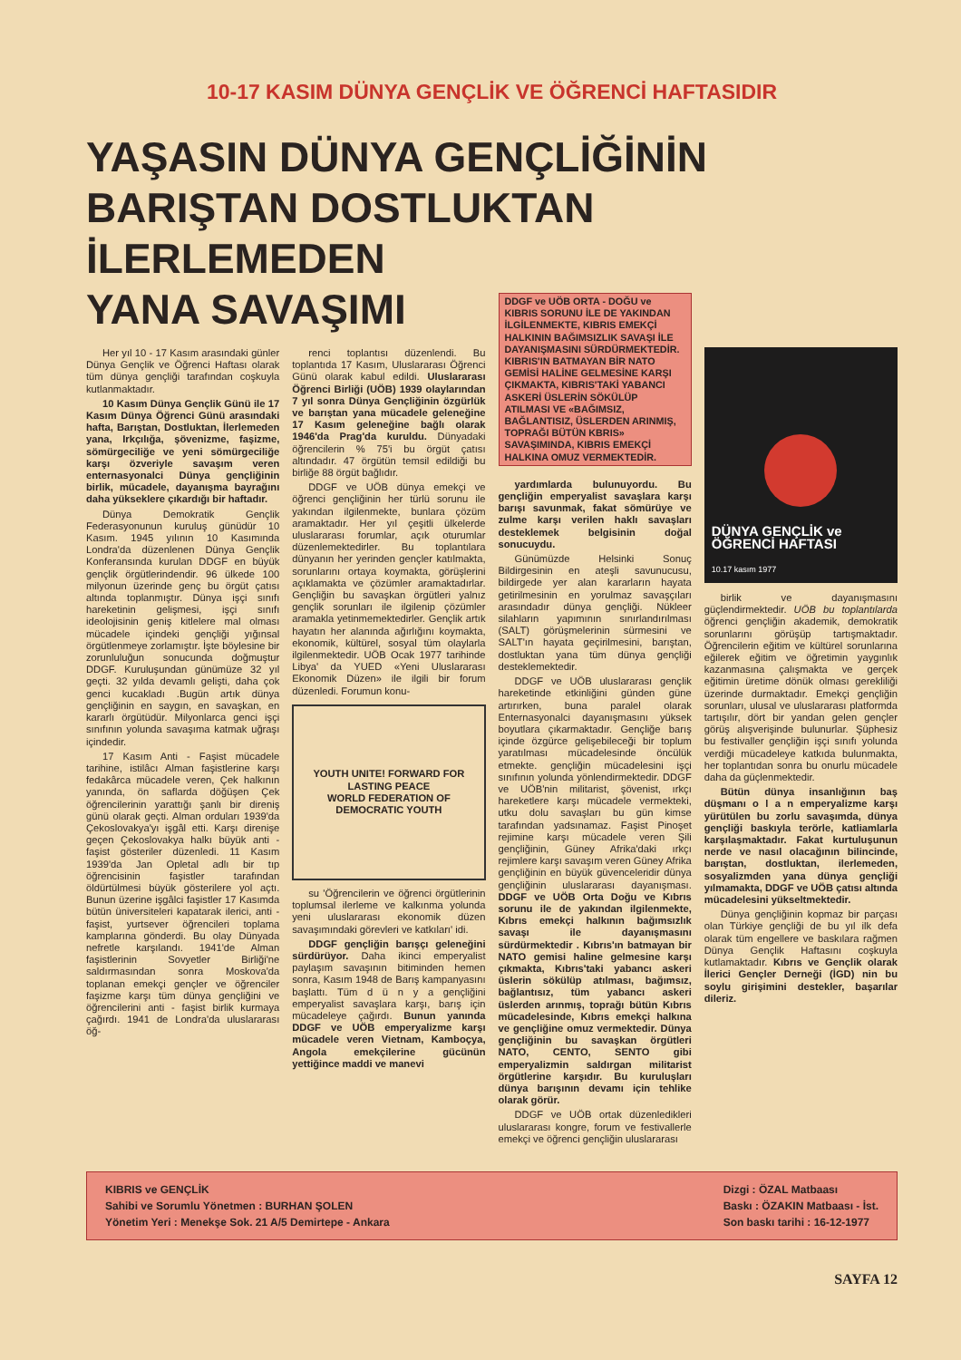10-17 KASIM DÜNYA GENÇLİK VE ÖĞRENCİ HAFTASIDIR
YAŞASIN DÜNYA GENÇLİĞİNİN
BARIŞTAN DOSTLUKTAN İLERLEMEDEN
YANA SAVAŞIMI
Her yıl 10 - 17 Kasım arasındaki günler Dünya Gençlik ve Öğrenci Haftası olarak tüm dünya gençliği tarafından coşkuyla kutlanmaktadır.
10 Kasım Dünya Gençlik Günü ile 17 Kasım Dünya Öğrenci Günü arasındaki hafta, Barıştan, Dostluktan, İlerlemeden yana, Irkçılığa, şövenizme, faşizme, sömürgeciliğe ve yeni sömürgeciliğe karşı özveriyle savaşım veren enternasyonalci Dünya gençliğinin birlik, mücadele, dayanışma bayrağını daha yükseklere çıkardığı bir haftadır.
Dünya Demokratik Gençlik Federasyonunun kuruluş günüdür 10 Kasım. 1945 yılının 10 Kasımında Londra'da düzenlenen Dünya Gençlik Konferansında kurulan DDGF en büyük gençlik örgütlerindendir. 96 ülkede 100 milyonun üzerinde genç bu örgüt çatısı altında toplanmıştır. Dünya işçi sınıfı hareketinin gelişmesi, işçi sınıfı ideolojisinin geniş kitlelere mal olması mücadele içindeki gençliği yığınsal örgütlenmeye zorlamıştır. İşte böylesine bir zorunluluğun sonucunda doğmuştur DDGF. Kuruluşundan günümüze 32 yıl geçti. 32 yılda devamlı gelişti, daha çok genci kucakladı .Bugün artık dünya gençliğinin en saygın, en savaşkan, en kararlı örgütüdür. Milyonlarca genci işçi sınıfının yolunda savaşıma katmak uğraşı içindedir.
17 Kasım Anti - Faşist mücadele tarihine, istilâcı Alman faşistlerine karşı fedakârca mücadele veren, Çek halkının yanında, ön saflarda döğüşen Çek öğrencilerinin yarattığı şanlı bir direniş günü olarak geçti. Alman orduları 1939'da Çekoslovakya'yı işgâl etti. Karşı direnişe geçen Çekoslovakya halkı büyük anti - faşist gösteriler düzenledi. 11 Kasım 1939'da Jan Opletal adlı bir tıp öğrencisinin faşistler tarafından öldürtülmesi büyük gösterilere yol açtı. Bunun üzerine işgâlci faşistler 17 Kasımda bütün üniversiteleri kapatarak ilerici, anti - faşist, yurtsever öğrencileri toplama kamplarına gönderdi. Bu olay Dünyada nefretle karşılandı. 1941'de Alman faşistlerinin Sovyetler Birliği'ne saldırmasından sonra Moskova'da toplanan emekçi gençler ve öğrenciler faşizme karşı tüm dünya gençliğini ve öğrencilerini anti - faşist birlik kurmaya çağırdı. 1941 de Londra'da uluslararası öğ-
renci toplantısı düzenlendi. Bu toplantıda 17 Kasım, Uluslararası Öğrenci Günü olarak kabul edildi. Uluslararası Öğrenci Birliği (UÖB) 1939 olaylarından 7 yıl sonra Dünya Gençliğinin özgürlük ve barıştan yana mücadele geleneğine 17 Kasım geleneğine bağlı olarak 1946'da Prag'da kuruldu. Dünyadaki öğrencilerin % 75'i bu örgüt çatısı altındadır. 47 örgütün temsil edildiği bu birliğe 88 örgüt bağlıdır.
DDGF ve UÖB dünya emekçi ve öğrenci gençliğinin her türlü sorunu ile yakından ilgilenmekte, bunlara çözüm aramaktadır. Her yıl çeşitli ülkelerde uluslararası forumlar, açık oturumlar düzenlemektedirler. Bu toplantılara dünyanın her yerinden gençler katılmakta, sorunlarını ortaya koymakta, görüşlerini açıklamakta ve çözümler aramaktadırlar. Gençliğin bu savaşkan örgütleri yalnız gençlik sorunları ile ilgilenip çözümler aramakla yetinmemektedirler. Gençlik artık hayatın her alanında ağırlığını koymakta, ekonomik, kültürel, sosyal tüm olaylarla ilgilenmektedir. UÖB Ocak 1977 tarihinde Libya' da YUED «Yeni Uluslararası Ekonomik Düzen» ile ilgili bir forum düzenledi. Forumun konu-
YOUTH UNITE! FORWARD FOR LASTING PEACE
WORLD FEDERATION OF DEMOCRATIC YOUTH
su 'Öğrencilerin ve öğrenci örgütlerinin toplumsal ilerleme ve kalkınma yolunda yeni uluslararası ekonomik düzen savaşımındaki görevleri ve katkıları' idi.
DDGF gençliğin barışçı geleneğini sürdürüyor. Daha ikinci emperyalist paylaşım savaşının bitiminden hemen sonra, Kasım 1948 de Barış kampanyasını başlattı. Tüm d ü n y a gençliğini emperyalist savaşlara karşı, barış için mücadeleye çağırdı. Bunun yanında DDGF ve UÖB emperyalizme karşı mücadele veren Vietnam, Kamboçya, Angola emekçilerine gücünün yettiğince maddi ve manevi
DDGF ve UÖB ORTA - DOĞU ve KIBRIS SORUNU İLE DE YAKINDAN İLGİLENMEKTE, KIBRIS EMEKÇİ HALKININ BAĞIMSIZLIK SAVAŞI İLE DAYANIŞMASINI SÜRDÜRMEKTEDİR. KIBRIS'IN BATMAYAN BİR NATO GEMİSİ HALİNE GELMESİNE KARŞI ÇIKMAKTA, KIBRIS'TAKİ YABANCI ASKERİ ÜSLERİN SÖKÜLÜP ATILMASI VE «BAĞIMSIZ, BAĞLANTISIZ, ÜSLERDEN ARINMIŞ, TOPRAĞI BÜTÜN KBRIS» SAVAŞIMINDA, KIBRIS EMEKÇİ HALKINA OMUZ VERMEKTEDİR.
yardımlarda bulunuyordu. Bu gençliğin emperyalist savaşlara karşı barışı savunmak, fakat sömürüye ve zulme karşı verilen haklı savaşları desteklemek belgisinin doğal sonucuydu.
Günümüzde Helsinki Sonuç Bildirgesinin en ateşli savunucusu, bildirgede yer alan kararların hayata getirilmesinin en yorulmaz savaşçıları arasındadır dünya gençliği. Nükleer silahların yapımının sınırlandırılması (SALT) görüşmelerinin sürmesini ve SALT'ın hayata geçirilmesini, barıştan, dostluktan yana tüm dünya gençliği desteklemektedir.
DDGF ve UÖB uluslararası gençlik hareketinde etkinliğini günden güne artırırken, buna paralel olarak Enternasyonalci dayanışmasını yüksek boyutlara çıkarmaktadır. Gençliğe barış içinde özgürce gelişebileceği bir toplum yaratılması mücadelesinde öncülük etmekte. gençliğin mücadelesini işçi sınıfının yolunda yönlendirmektedir. DDGF ve UÖB'nin militarist, şövenist, ırkçı hareketlere karşı mücadele vermekteki, utku dolu savaşları bu gün kimse tarafından yadsınamaz. Faşist Pinoşet rejimine karşı mücadele veren Şili gençliğinin, Güney Afrika'daki ırkçı rejimlere karşı savaşım veren Güney Afrika gençliğinin en büyük güvenceleridir dünya gençliğinin uluslararası dayanışması. DDGF ve UÖB Orta Doğu ve Kıbrıs sorunu ile de yakından ilgilenmekte, Kıbrıs emekçi halkının bağımsızlık savaşı ile dayanışmasını sürdürmektedir . Kıbrıs'ın batmayan bir NATO gemisi haline gelmesine karşı çıkmakta, Kıbrıs'taki yabancı askeri üslerin sökülüp atılması, bağımsız, bağlantısız, tüm yabancı askeri üslerden arınmış, toprağı bütün Kıbrıs mücadelesinde, Kıbrıs emekçi halkına ve gençliğine omuz vermektedir. Dünya gençliğinin bu savaşkan örgütleri NATO, CENTO, SENTO gibi emperyalizmin saldırgan militarist örgütlerine karşıdır. Bu kuruluşları dünya barışının devamı için tehlike olarak görür.
DDGF ve UÖB ortak düzenledikleri uluslararası kongre, forum ve festivallerle emekçi ve öğrenci gençliğin uluslararası
DÜNYA GENÇLİK ve ÖĞRENCİ HAFTASI
10.17 kasım 1977
birlik ve dayanışmasını güçlendirmektedir. UÖB bu toplantılarda öğrenci gençliğin akademik, demokratik sorunlarını görüşüp tartışmaktadır. Öğrencilerin eğitim ve kültürel sorunlarına eğilerek eğitim ve öğretimin yaygınlık kazanmasına çalışmakta ve gerçek eğitimin üretime dönük olması gerekliliği üzerinde durmaktadır. Emekçi gençliğin sorunları, ulusal ve uluslararası platformda tartışılır, dört bir yandan gelen gençler görüş alışverişinde bulunurlar. Şüphesiz bu festivaller gençliğin işçi sınıfı yolunda verdiği mücadeleye katkıda bulunmakta, her toplantıdan sonra bu onurlu mücadele daha da güçlenmektedir.
Bütün dünya insanlığının baş düşmanı o l a n emperyalizme karşı yürütülen bu zorlu savaşımda, dünya gençliği baskıyla terörle, katliamlarla karşılaşmaktadır. Fakat kurtuluşunun nerde ve nasıl olacağının bilincinde, barıştan, dostluktan, ilerlemeden, sosyalizmden yana dünya gençliği yılmamakta, DDGF ve UÖB çatısı altında mücadelesini yükseltmektedir.
Dünya gençliğinin kopmaz bir parçası olan Türkiye gençliği de bu yıl ilk defa olarak tüm engellere ve baskılara rağmen Dünya Gençlik Haftasını coşkuyla kutlamaktadır. Kıbrıs ve Gençlik olarak İlerici Gençler Derneği (İGD) nin bu soylu girişimini destekler, başarılar dileriz.
KIBRIS ve GENÇLİK
Sahibi ve Sorumlu Yönetmen : BURHAN ŞOLEN
Yönetim Yeri : Menekşe Sok. 21 A/5 Demirtepe - Ankara
Dizgi : ÖZAL Matbaası
Baskı : ÖZAKIN Matbaası - İst.
Son baskı tarihi : 16-12-1977
SAYFA 12